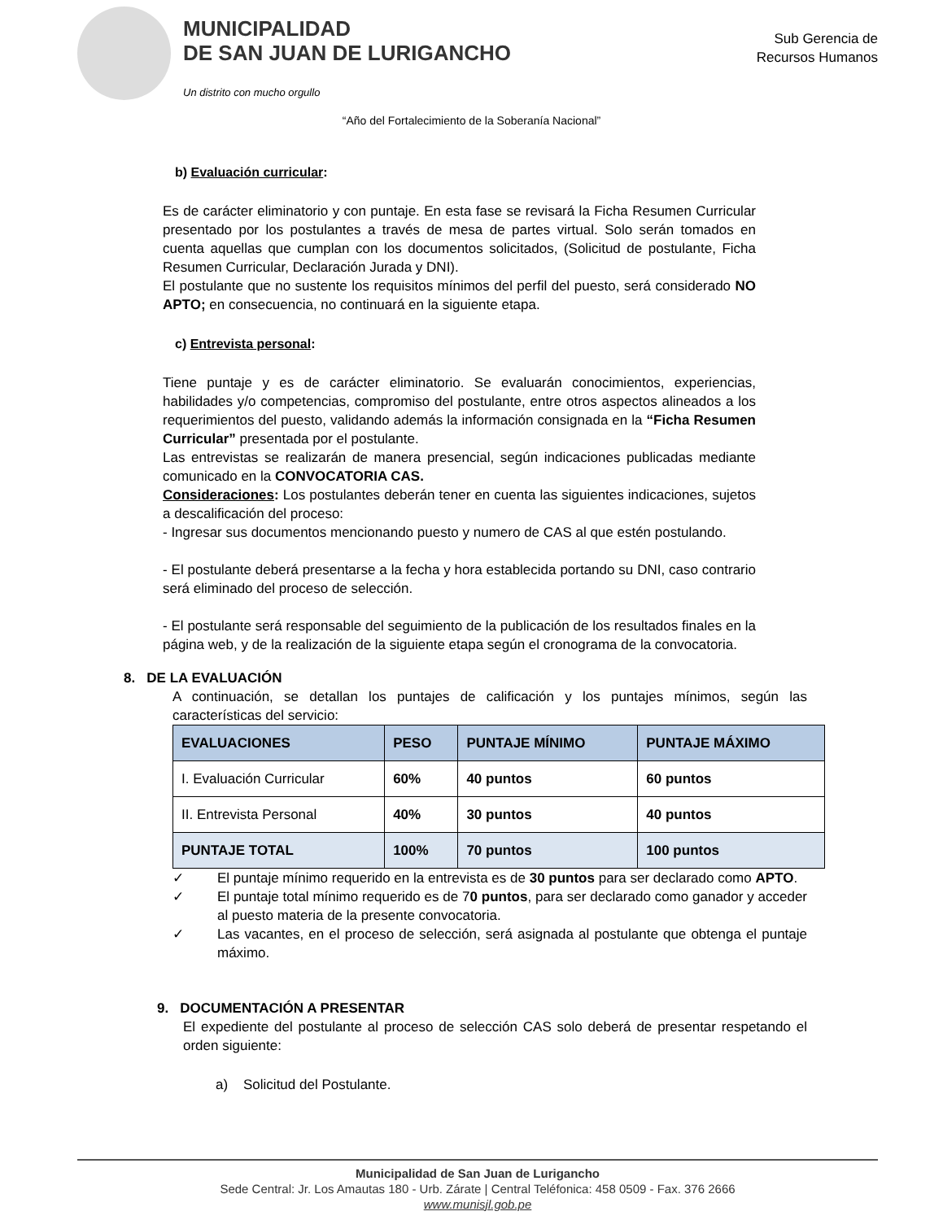MUNICIPALIDAD
DE SAN JUAN DE LURIGANCHO
Un distrito con mucho orgullo
Sub Gerencia de
Recursos Humanos
“Año del Fortalecimiento de la Soberanía Nacional”
b) Evaluación curricular:
Es de carácter eliminatorio y con puntaje. En esta fase se revisará la Ficha Resumen Curricular presentado por los postulantes a través de mesa de partes virtual. Solo serán tomados en cuenta aquellas que cumplan con los documentos solicitados, (Solicitud de postulante, Ficha Resumen Curricular, Declaración Jurada y DNI).
El postulante que no sustente los requisitos mínimos del perfil del puesto, será considerado NO APTO; en consecuencia, no continuará en la siguiente etapa.
c) Entrevista personal:
Tiene puntaje y es de carácter eliminatorio. Se evaluarán conocimientos, experiencias, habilidades y/o competencias, compromiso del postulante, entre otros aspectos alineados a los requerimientos del puesto, validando además la información consignada en la “Ficha Resumen Curricular” presentada por el postulante.
Las entrevistas se realizarán de manera presencial, según indicaciones publicadas mediante comunicado en la CONVOCATORIA CAS.
Consideraciones: Los postulantes deberán tener en cuenta las siguientes indicaciones, sujetos a descalificación del proceso:
- Ingresar sus documentos mencionando puesto y numero de CAS al que estén postulando.
- El postulante deberá presentarse a la fecha y hora establecida portando su DNI, caso contrario será eliminado del proceso de selección.
- El postulante será responsable del seguimiento de la publicación de los resultados finales en la página web, y de la realización de la siguiente etapa según el cronograma de la convocatoria.
8. DE LA EVALUACIÓN
A continuación, se detallan los puntajes de calificación y los puntajes mínimos, según las características del servicio:
| EVALUACIONES | PESO | PUNTAJE MÍNIMO | PUNTAJE MÁXIMO |
| --- | --- | --- | --- |
| I. Evaluación Curricular | 60% | 40 puntos | 60 puntos |
| II. Entrevista Personal | 40% | 30 puntos | 40 puntos |
| PUNTAJE TOTAL | 100% | 70 puntos | 100 puntos |
✓ El puntaje mínimo requerido en la entrevista es de 30 puntos para ser declarado como APTO.
✓ El puntaje total mínimo requerido es de 70 puntos, para ser declarado como ganador y acceder al puesto materia de la presente convocatoria.
✓ Las vacantes, en el proceso de selección, será asignada al postulante que obtenga el puntaje máximo.
9. DOCUMENTACIÓN A PRESENTAR
El expediente del postulante al proceso de selección CAS solo deberá de presentar respetando el orden siguiente:
a) Solicitud del Postulante.
Municipalidad de San Juan de Lurigancho
Sede Central: Jr. Los Amautas 180 - Urb. Zárate | Central Teléfonica: 458 0509 - Fax. 376 2666
www.munisjl.gob.pe